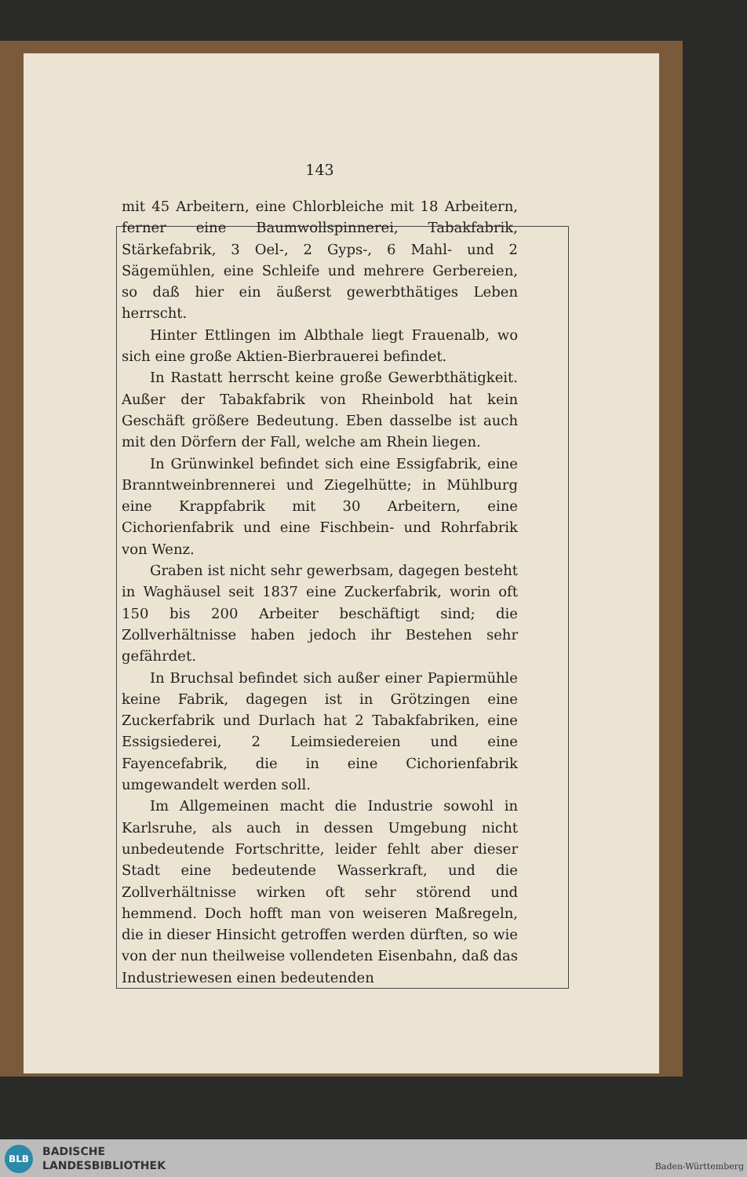143
mit 45 Arbeitern, eine Chlorbleiche mit 18 Arbeitern, ferner eine Baumwollspinnerei, Tabakfabrik, Stärkefabrik, 3 Oel-, 2 Gyps-, 6 Mahl- und 2 Sägemühlen, eine Schleife und mehrere Gerbereien, so daß hier ein äußerst gewerbthätiges Leben herrscht.
Hinter Ettlingen im Albthale liegt Frauenalb, wo sich eine große Aktien-Bierbrauerei befindet.
In Rastatt herrscht keine große Gewerbthätigkeit. Außer der Tabakfabrik von Rheinbold hat kein Geschäft größere Bedeutung. Eben dasselbe ist auch mit den Dörfern der Fall, welche am Rhein liegen.
In Grünwinkel befindet sich eine Essigfabrik, eine Branntweinbrennerei und Ziegelhütte; in Mühlburg eine Krappfabrik mit 30 Arbeitern, eine Cichorienfabrik und eine Fischbein- und Rohrfabrik von Wenz.
Graben ist nicht sehr gewerbsam, dagegen besteht in Waghäusel seit 1837 eine Zuckerfabrik, worin oft 150 bis 200 Arbeiter beschäftigt sind; die Zollverhältnisse haben jedoch ihr Bestehen sehr gefährdet.
In Bruchsal befindet sich außer einer Papiermühle keine Fabrik, dagegen ist in Grötzingen eine Zuckerfabrik und Durlach hat 2 Tabakfabriken, eine Essigsiederei, 2 Leimsiedereien und eine Fayencefabrik, die in eine Cichorienfabrik umgewandelt werden soll.
Im Allgemeinen macht die Industrie sowohl in Karlsruhe, als auch in dessen Umgebung nicht unbedeutende Fortschritte, leider fehlt aber dieser Stadt eine bedeutende Wasserkraft, und die Zollverhältnisse wirken oft sehr störend und hemmend. Doch hofft man von weiseren Maßregeln, die in dieser Hinsicht getroffen werden dürften, so wie von der nun theilweise vollendeten Eisenbahn, daß das Industriewesen einen bedeutenden
BLB
BADISCHE
LANDESBIBLIOTHEK
Baden-Württemberg